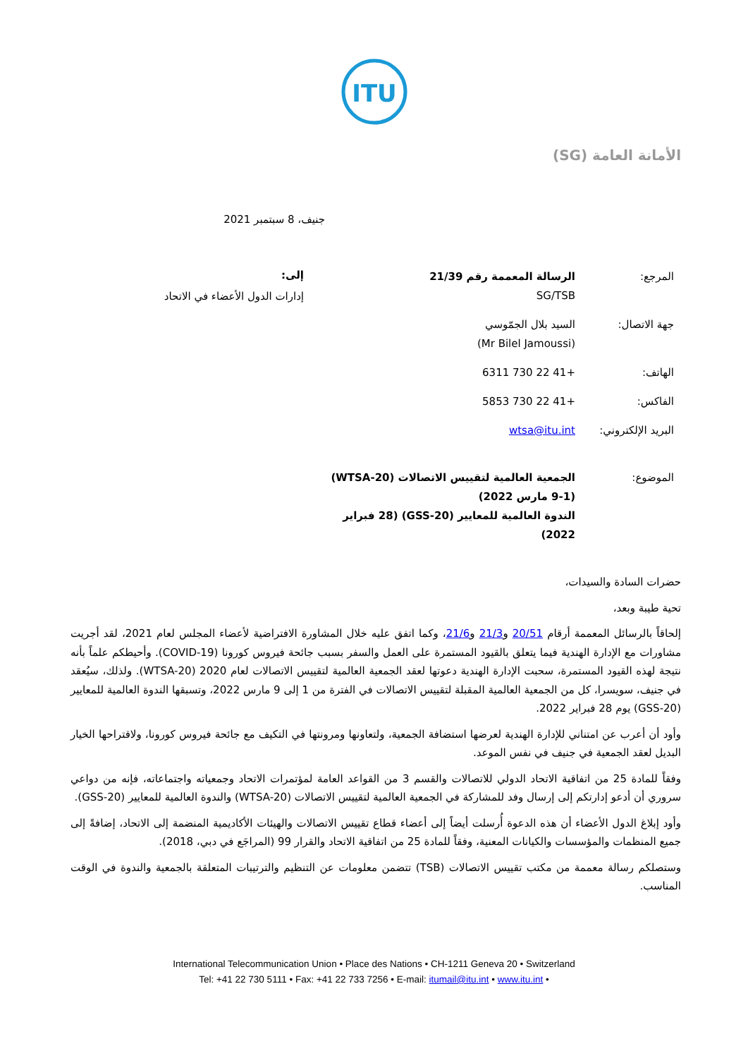ITU
الأمانة العامة (SG)
جنيف، 8 سبتمبر 2021
| المرجع: | الرسالة المعممة رقم 21/39 SG/TSB |
| جهة الاتصال: | السيد بلال الجمّوسي (Mr Bilel Jamoussi) |
| الهاتف: | +41 22 730 6311 |
| الفاكس: | +41 22 730 5853 |
| البريد الإلكتروني: | wtsa@itu.int |
| الموضوع: | الجمعية العالمية لتقييس الاتصالات (WTSA-20) (9-1 مارس 2022) الندوة العالمية للمعايير (GSS-20) (28 فبراير 2022) |
إلى:
إدارات الدول الأعضاء في الاتحاد
حضرات السادة والسيدات،
تحية طيبة وبعد،
إلحاقاً بالرسائل المعممة أرقام 20/51 و21/3 و21/6، وكما اتفق عليه خلال المشاورة الافتراضية لأعضاء المجلس لعام 2021، لقد أجريت مشاورات مع الإدارة الهندية فيما يتعلق بالقيود المستمرة على العمل والسفر بسبب جائحة فيروس كورونا (COVID-19). وأحيطكم علماً بأنه نتيجة لهذه القيود المستمرة، سحبت الإدارة الهندية دعوتها لعقد الجمعية العالمية لتقييس الاتصالات لعام 2020 (WTSA-20). ولذلك، سيُعقد في جنيف، سويسرا، كل من الجمعية العالمية المقبلة لتقييس الاتصالات في الفترة من 1 إلى 9 مارس 2022، وتسبقها الندوة العالمية للمعايير (GSS-20) يوم 28 فبراير 2022.
وأود أن أعرب عن امتناني للإدارة الهندية لعرضها استضافة الجمعية، ولتعاونها ومرونتها في التكيف مع جائحة فيروس كورونا، ولاقتراحها الخيار البديل لعقد الجمعية في جنيف في نفس الموعد.
وفقاً للمادة 25 من اتفاقية الاتحاد الدولي للاتصالات والقسم 3 من القواعد العامة لمؤتمرات الاتحاد وجمعياته واجتماعاته، فإنه من دواعي سروري أن أدعو إدارتكم إلى إرسال وفد للمشاركة في الجمعية العالمية لتقييس الاتصالات (WTSA-20) والندوة العالمية للمعايير (GSS-20).
وأود إبلاغ الدول الأعضاء أن هذه الدعوة أُرسلت أيضاً إلى أعضاء قطاع تقييس الاتصالات والهيئات الأكاديمية المنضمة إلى الاتحاد، إضافةً إلى جميع المنظمات والمؤسسات والكيانات المعنية، وفقاً للمادة 25 من اتفاقية الاتحاد والقرار 99 (المراجَع في دبي، 2018).
وستصلكم رسالة معممة من مكتب تقييس الاتصالات (TSB) تتضمن معلومات عن التنظيم والترتيبات المتعلقة بالجمعية والندوة في الوقت المناسب.
International Telecommunication Union • Place des Nations • CH-1211 Geneva 20 • Switzerland
Tel: +41 22 730 5111 • Fax: +41 22 733 7256 • E-mail: itumail@itu.int • www.itu.int •